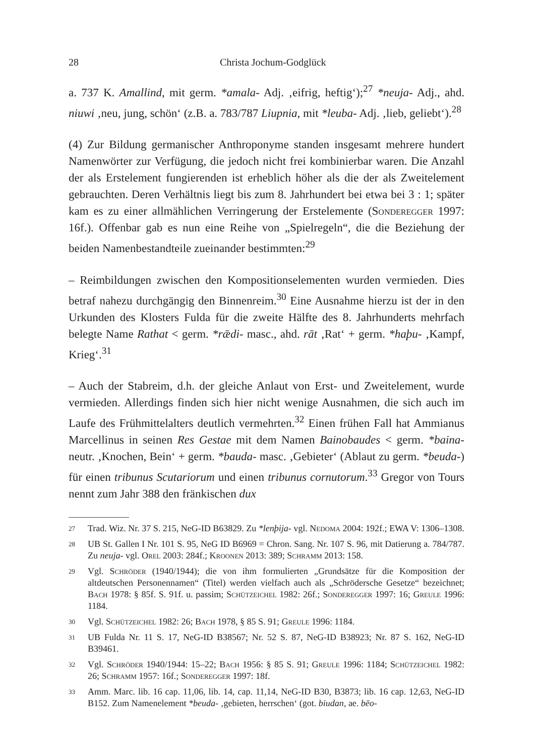28 Christa Jochum-Godglück
a. 737 K. Amallind, mit germ. *amala- Adj. ‚eifrig, heftig‘);<sup>27</sup> *neuja- Adj., ahd. niuwi ‚neu, jung, schön‘ (z.B. a. 783/787 Liupnia, mit *leuba- Adj. ‚lieb, geliebt‘).<sup>28</sup>
(4) Zur Bildung germanischer Anthroponyme standen insgesamt mehrere hundert Namenwörter zur Verfügung, die jedoch nicht frei kombinierbar waren. Die Anzahl der als Erstelement fungierenden ist erheblich höher als die der als Zweitelement gebrauchten. Deren Verhältnis liegt bis zum 8. Jahrhundert bei etwa bei 3 : 1; später kam es zu einer allmählichen Verringerung der Erstelemente (Sonderegger 1997: 16f.). Offenbar gab es nun eine Reihe von „Spielregeln“, die die Beziehung der beiden Namenbestandteile zueinander bestimmten:<sup>29</sup>
– Reimbildungen zwischen den Kompositionselementen wurden vermieden. Dies betraf nahezu durchgängig den Binnenreim.<sup>30</sup> Eine Ausnahme hierzu ist der in den Urkunden des Klosters Fulda für die zweite Hälfte des 8. Jahrhunderts mehrfach belegte Name Rathat < germ. *rǣdi- masc., ahd. rāt ‚Rat‘ + germ. *haþu- ‚Kampf, Krieg‘.<sup>31</sup>
– Auch der Stabreim, d.h. der gleiche Anlaut von Erst- und Zweitelement, wurde vermieden. Allerdings finden sich hier nicht wenige Ausnahmen, die sich auch im Laufe des Frühmittelalters deutlich vermehrten.<sup>32</sup> Einen frühen Fall hat Ammianus Marcellinus in seinen Res Gestae mit dem Namen Bainobaudes < germ. *baina- neutr. ‚Knochen, Bein‘ + germ. *bauda- masc. ‚Gebieter‘ (Ablaut zu germ. *beuda-) für einen tribunus Scutariorum und einen tribunus cornutorum.<sup>33</sup> Gregor von Tours nennt zum Jahr 388 den fränkischen dux
27 Trad. Wiz. Nr. 37 S. 215, NeG-ID B63829. Zu *lenþija- vgl. Nedoma 2004: 192f.; EWA V: 1306–1308.
28 UB St. Gallen I Nr. 101 S. 95, NeG ID B6969 = Chron. Sang. Nr. 107 S. 96, mit Datierung a. 784/787. Zu neuja- vgl. Orel 2003: 284f.; Kroonen 2013: 389; Schramm 2013: 158.
29 Vgl. Schröder (1940/1944); die von ihm formulierten „Grundsätze für die Komposition der altdeutschen Personennamen“ (Titel) werden vielfach auch als „Schrödersche Gesetze“ bezeichnet; Bach 1978: § 85f. S. 91f. u. passim; Schützeichel 1982: 26f.; Sonderegger 1997: 16; Greule 1996: 1184.
30 Vgl. Schützeichel 1982: 26; Bach 1978, § 85 S. 91; Greule 1996: 1184.
31 UB Fulda Nr. 11 S. 17, NeG-ID B38567; Nr. 52 S. 87, NeG-ID B38923; Nr. 87 S. 162, NeG-ID B39461.
32 Vgl. Schröder 1940/1944: 15–22; Bach 1956: § 85 S. 91; Greule 1996: 1184; Schützeichel 1982: 26; Schramm 1957: 16f.; Sonderegger 1997: 18f.
33 Amm. Marc. lib. 16 cap. 11,06, lib. 14, cap. 11,14, NeG-ID B30, B3873; lib. 16 cap. 12,63, NeG-ID B152. Zum Namenelement *beuda- ‚gebieten, herrschen‘ (got. biudan, ae. bēo-